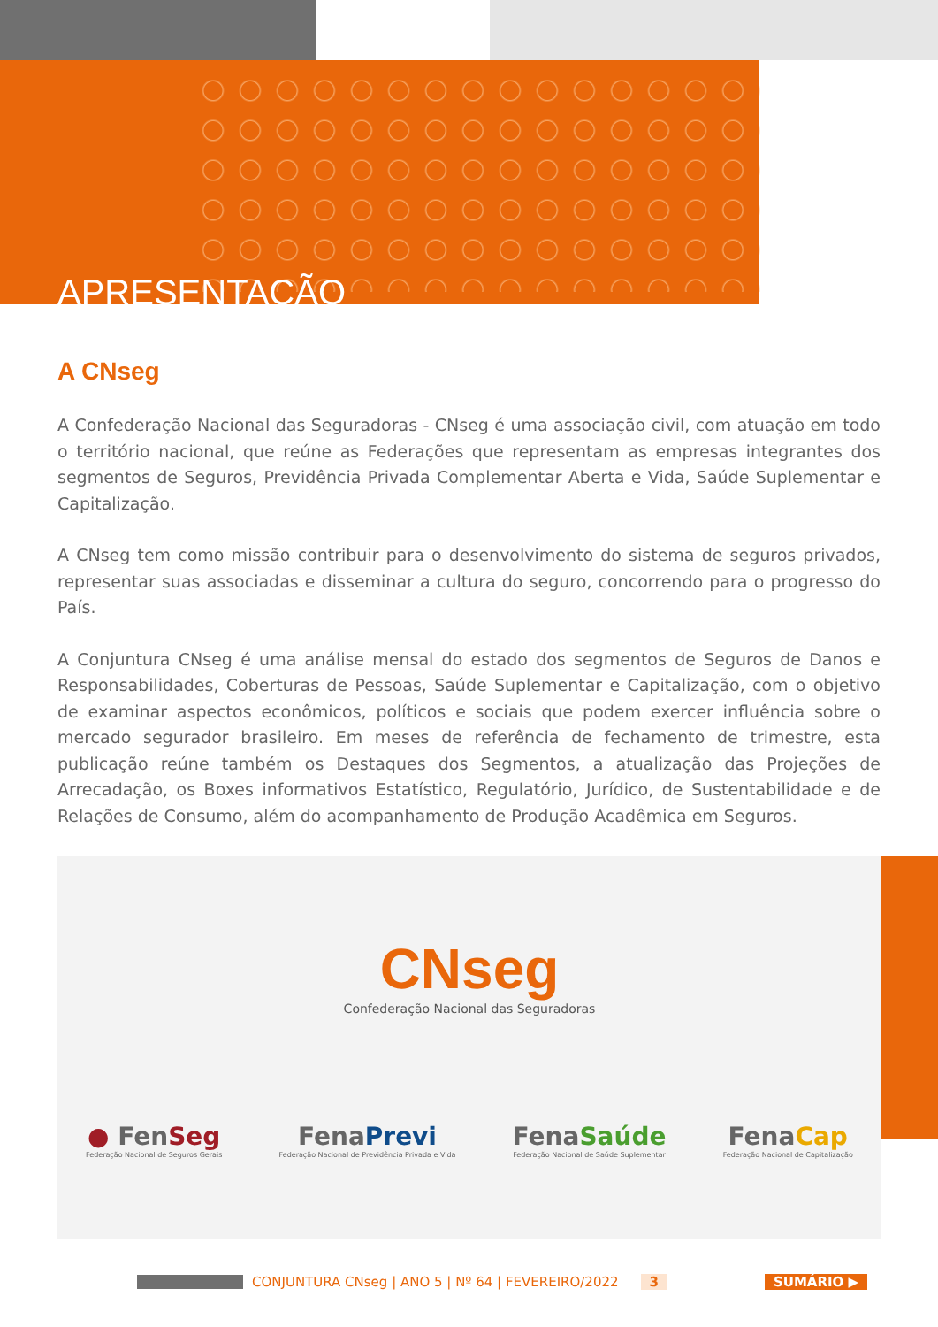APRESENTAÇÃO
A CNseg
A Confederação Nacional das Seguradoras - CNseg é uma associação civil, com atuação em todo o território nacional, que reúne as Federações que representam as empresas integrantes dos segmentos de Seguros, Previdência Privada Complementar Aberta e Vida, Saúde Suplementar e Capitalização.
A CNseg tem como missão contribuir para o desenvolvimento do sistema de seguros privados, representar suas associadas e disseminar a cultura do seguro, concorrendo para o progresso do País.
A Conjuntura CNseg é uma análise mensal do estado dos segmentos de Seguros de Danos e Responsabilidades, Coberturas de Pessoas, Saúde Suplementar e Capitalização, com o objetivo de examinar aspectos econômicos, políticos e sociais que podem exercer influência sobre o mercado segurador brasileiro. Em meses de referência de fechamento de trimestre, esta publicação reúne também os Destaques dos Segmentos, a atualização das Projeções de Arrecadação, os Boxes informativos Estatístico, Regulatório, Jurídico, de Sustentabilidade e de Relações de Consumo, além do acompanhamento de Produção Acadêmica em Seguros.
CNseg
Confederação Nacional das Seguradoras
● FenSeg
Federação Nacional de Seguros Gerais
FenaPrevi
Federação Nacional de Previdência Privada e Vida
FenaSaúde
Federação Nacional de Saúde Suplementar
FenaCap
Federação Nacional de Capitalização
CONJUNTURA CNseg | ANO 5 | Nº 64 | FEVEREIRO/2022 3 SUMÁRIO ▶